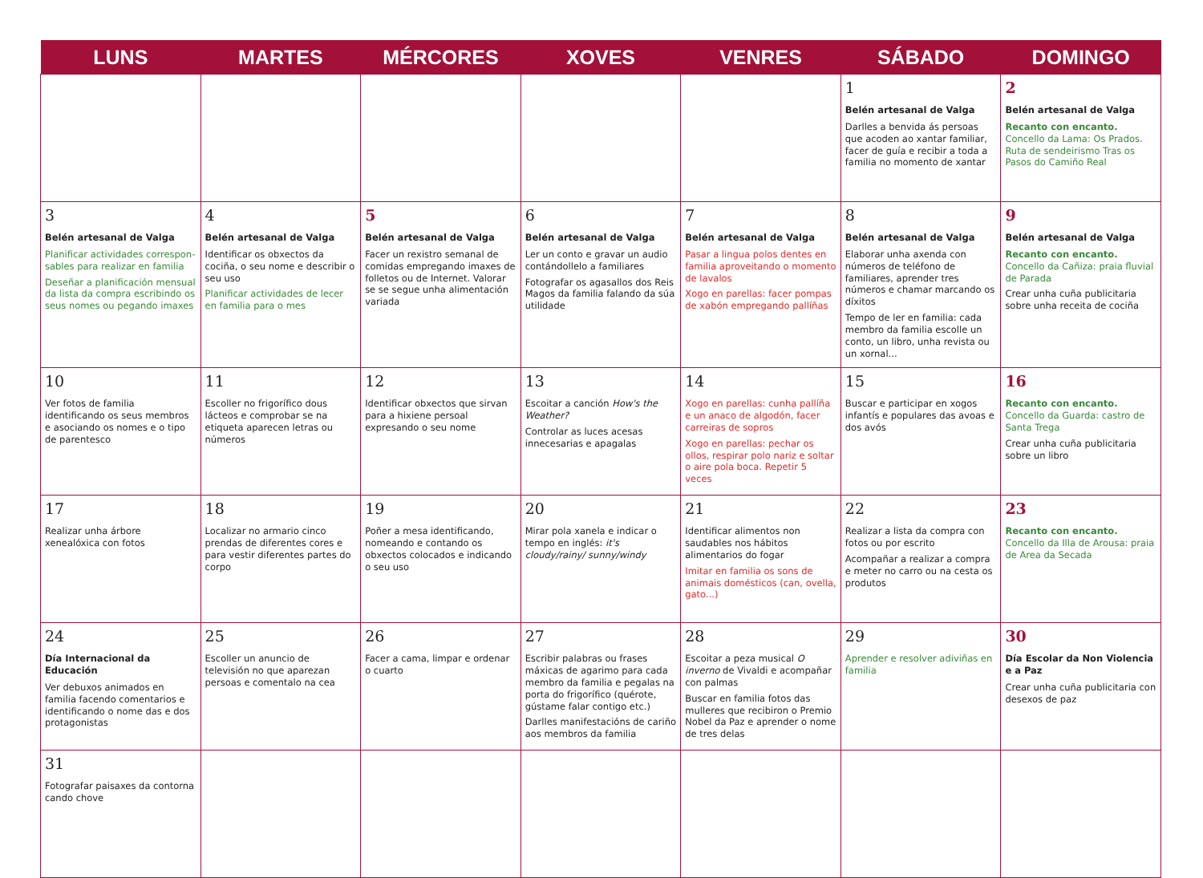| LUNS | MARTES | MÉRCORES | XOVES | VENRES | SÁBADO | DOMINGO |
| --- | --- | --- | --- | --- | --- | --- |
| | | | | | 1 Belén artesanal de Valga Darlles a benvida ás persoas que acoden ao xantar familiar, facer de guía e recibir a toda a familia no momento de xantar | 2 Belén artesanal de Valga Recanto con encanto. Concello da Lama: Os Prados. Ruta de sendeirismo Tras os Pasos do Camiño Real |
| 3 Belén artesanal de Valga Planificar actividades correspon­sables para realizar en familia Deseñar a planificación mensual da lista da compra escribindo os seus nomes ou pegando imaxes | 4 Belén artesanal de Valga Identificar os obxectos da cociña, o seu nome e describir o seu uso Planificar actividades de lecer en familia para o mes | 5 Belén artesanal de Valga Facer un rexistro semanal de comidas empregando imaxes de folletos ou de Internet. Valorar se se segue unha alimentación variada | 6 Belén artesanal de Valga Ler un conto e gravar un audio contándollelo a familiares Fotografar os agasallos dos Reis Magos da familia falando da súa utilidade | 7 Belén artesanal de Valga Pasar a lingua polos dentes en familia aproveitando o momento de lavalos Xogo en parellas: facer pompas de xabón empregando pallíñas | 8 Belén artesanal de Valga Elaborar unha axenda con números de teléfono de familiares, aprender tres números e chamar marcando os díxitos Tempo de ler en familia: cada membro da familia escolle un conto, un libro, unha revista ou un xornal... | 9 Belén artesanal de Valga Recanto con encanto. Concello da Cañiza: praia fluvial de Parada Crear unha cuña publicitaria sobre unha receita de cociña |
| 10 Ver fotos de familia identificando os seus membros e asociando os nomes e o tipo de parentesco | 11 Escoller no frigorífico dous lácteos e comprobar se na etiqueta aparecen letras ou números | 12 Identificar obxectos que sirvan para a hixiene persoal expresando o seu nome | 13 Escoitar a canción How's the Weather? Controlar as luces acesas innecesarias e apagalas | 14 Xogo en parellas: cunha pallíña e un anaco de algodón, facer carreiras de sopros Xogo en parellas: pechar os ollos, respirar polo nariz e soltar o aire pola boca. Repetir 5 veces | 15 Buscar e participar en xogos infantís e populares das avoas e dos avós | 16 Recanto con encanto. Concello da Guarda: castro de Santa Trega Crear unha cuña publicitaria sobre un libro |
| 17 Realizar unha árbore xenealóxica con fotos | 18 Localizar no armario cinco prendas de diferentes cores e para vestir diferentes partes do corpo | 19 Poñer a mesa identificando, nomeando e contando os obxectos colocados e indicando o seu uso | 20 Mirar pola xanela e indicar o tempo en inglés: it's cloudy/rainy/ sunny/windy | 21 Identificar alimentos non saudables nos hábitos alimentarios do fogar Imitar en familia os sons de animais domésticos (can, ovella, gato...) | 22 Realizar a lista da compra con fotos ou por escrito Acompañar a realizar a compra e meter no carro ou na cesta os produtos | 23 Recanto con encanto. Concello da Illa de Arousa: praia de Area da Secada |
| 24 Día Internacional da Educación Ver debuxos animados en familia facendo comentarios e identificando o nome das e dos protagonistas | 25 Escoller un anuncio de televisión no que aparezan persoas e comentalo na cea | 26 Facer a cama, limpar e ordenar o cuarto | 27 Escribir palabras ou frases máxicas de agarimo para cada membro da familia e pegalas na porta do frigorífico (quérote, gústame falar contigo etc.) Darlles manifestacións de cariño aos membros da familia | 28 Escoitar a peza musical O inverno de Vivaldi e acompañar con palmas Buscar en familia fotos das mulleres que recibiron o Premio Nobel da Paz e aprender o nome de tres delas | 29 Aprender e resolver adiviñas en familia | 30 Día Escolar da Non Violencia e a Paz Crear unha cuña publicitaria con desexos de paz |
| 31 Fotografar paisaxes da contorna cando chove | | | | | | |